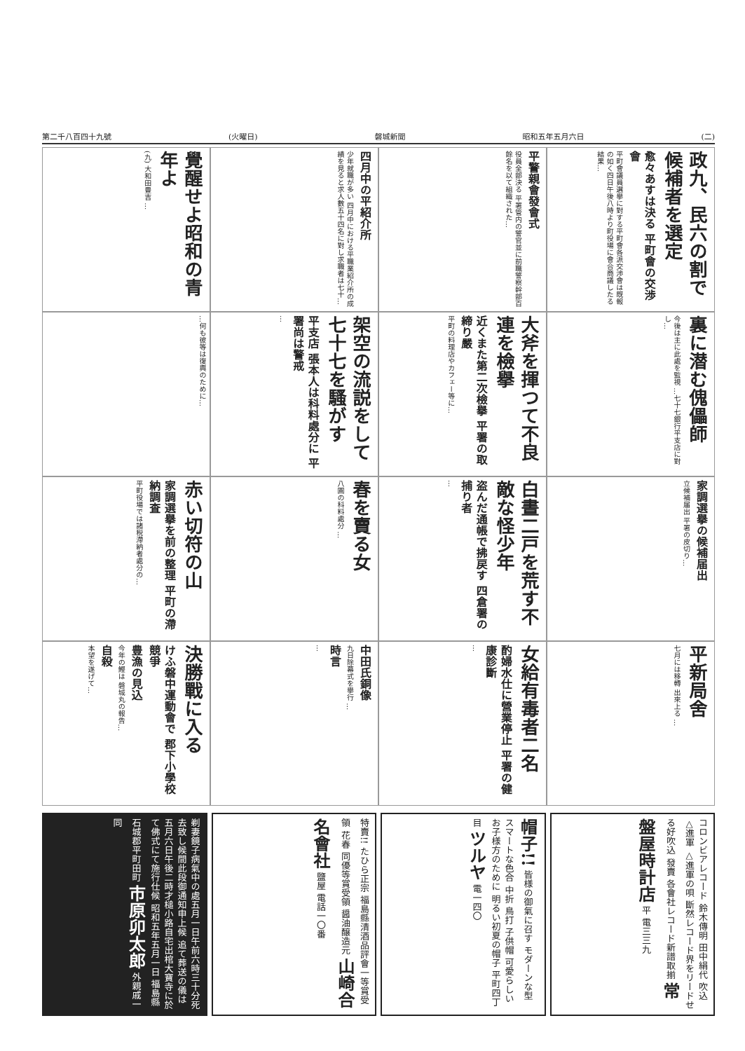(二) 昭和五年五月六日 磐城新聞 (火曜日) 第二千八百四十九號
政九、民六の割で候補者を選定
愈々あすは決る 平町會の交渉會
平町會議員選擧に對する平町會各派交渉會は既報の如く四日午後八時より町役場に會合商議したる結果…
平警親會發會式
役員全部決る 平署管内の警官並に前職警察幹部百餘名を以て組織された…
四月中の平紹介所
少年就職が多い 四月中における平職業紹介所の成績を見ると求人數五十四名に對し求職者は七十…
覺醒せよ昭和の青年よ
(九) 大和田豊吉 …
裏に潜む傀儡師
今後は主に此處を監視 …七十七銀行平支店に對し…
大斧を揮つて不良連を檢擧
近くまた第二次檢擧 平署の取締り嚴
平町の料理店やカフェー等に…
架空の流説をして七十七を騷がす
平支店 張本人は科料處分に 平署尚は警戒
…
…何も彼等は復興のために…
家調選擧の候補届出
立候補届出 平署の皮切り…
白晝二戸を荒す不敵な怪少年
盗んだ通帳で拂戻す 四倉署の捕り者
…
春を賣る女
八圓の科料處分 …
赤い切符の山
家調選擧を前の整理 平町の滯納調査
平町役場では諸税滯納者處分の…
平新局舍
七月には移轉 出來上る …
女給有毒者二名
酌婦水仕に營業停止 平署の健康診斷
…
中田氏銅像
九日除幕式を擧行 …
時言
…
決勝戰に入る
けふ磐中運動會で 郡下小學校競爭
豊漁の見込
今年の鰹は 磐城丸の報告…
自殺
本望を遂げて…
コロンビアレコード 鈴木傳明 田中絹代 吹込 △進軍 △進軍の唄 斷然レコード界をリードせる好吹込 發賣 各會社レコード新譜取揃 常盤屋時計店 平 電三三九
帽子!! 皆様の御氣に召す モダーンな型 スマートな色合 中折 鳥打 子供帽 可愛らしいお子様方のために 明るい初夏の帽子 平町四丁目 ツルヤ 電一四〇
特賣!! たひら正宗 福島縣清酒品評會一等賞受領 花春 同優等賞受領 醤油醸造元 山崎合名會社 鹽屋 電話一〇番
剃妻鏡子病氣中の處五月一日午前六時三十分死去致し候間此段御通知申上候 追て葬送の儀は五月六日午後二時才槌小路自宅出棺大寶寺に於て佛式にて施行仕候 昭和五年五月一日 福島縣石城郡平町田町 市原卯太郎 外親戚一同